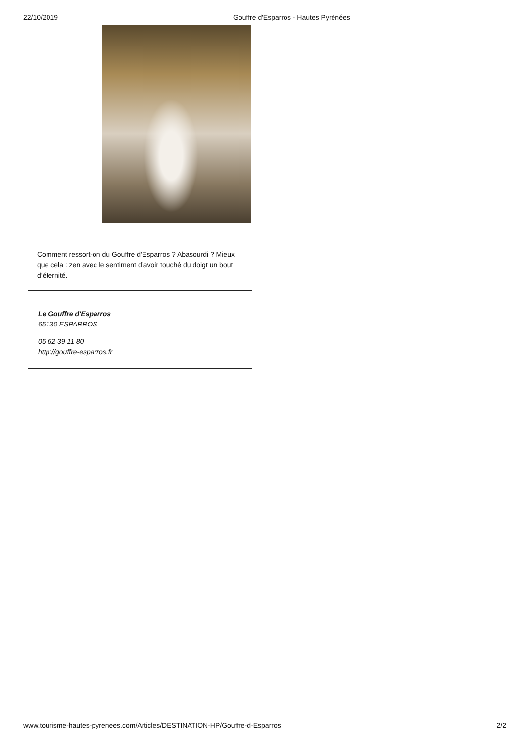22/10/2019 Gouffre d'Esparros - Hautes Pyrénées
Comment ressort-on du Gouffre d’Esparros ? Abasourdi ? Mieux que cela : zen avec le sentiment d’avoir touché du doigt un bout d’éternité.
Le Gouffre d'Esparros
65130 ESPARROS
05 62 39 11 80
http://gouffre-esparros.fr
www.tourisme-hautes-pyrenees.com/Articles/DESTINATION-HP/Gouffre-d-Esparros 2/2